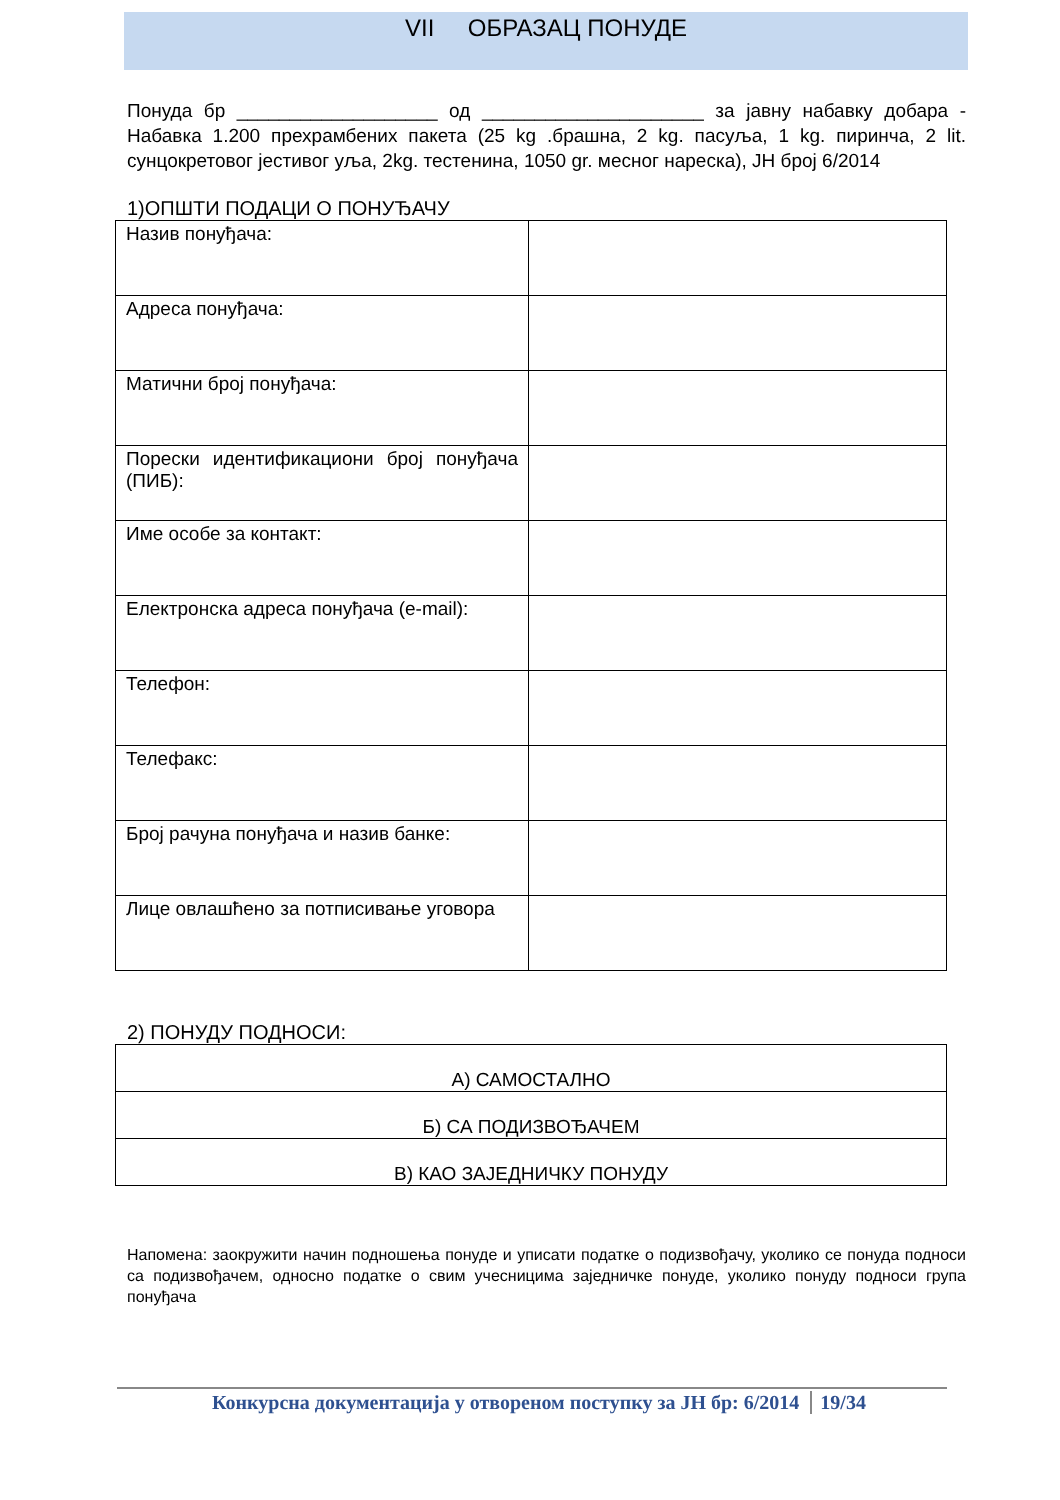VII ОБРАЗАЦ ПОНУДЕ
Понуда бр ___________________ од _____________________ за јавну набавку добара - Набавка 1.200 прехрамбених пакета (25 kg .брашна, 2 kg. пасуља, 1 kg. пиринча, 2 lit. сунцокретовог јестивог уља, 2kg. тестенина, 1050 gr. месног нареска), ЈН број 6/2014
1)ОПШТИ ПОДАЦИ О ПОНУЂАЧУ
| Назив понуђача: | |
| Адреса понуђача: | |
| Матични број понуђача: | |
| Порески идентификациони број понуђача (ПИБ): | |
| Име особе за контакт: | |
| Електронска адреса понуђача (e-mail): | |
| Телефон: | |
| Телефакс: | |
| Број рачуна понуђача и назив банке: | |
| Лице овлашћено за потписивање уговора | |
2) ПОНУДУ ПОДНОСИ:
| А) САМОСТАЛНО |
| Б) СА ПОДИЗВОЂАЧЕМ |
| В) КАО ЗАЈЕДНИЧКУ ПОНУДУ |
Напомена: заокружити начин подношења понуде и уписати податке о подизвођачу, уколико се понуда подноси са подизвођачем, односно податке о свим учесницима заједничке понуде, уколико понуду подноси група понуђача
Конкурсна документација у отвореном поступку за ЈН бр: 6/2014 19/34